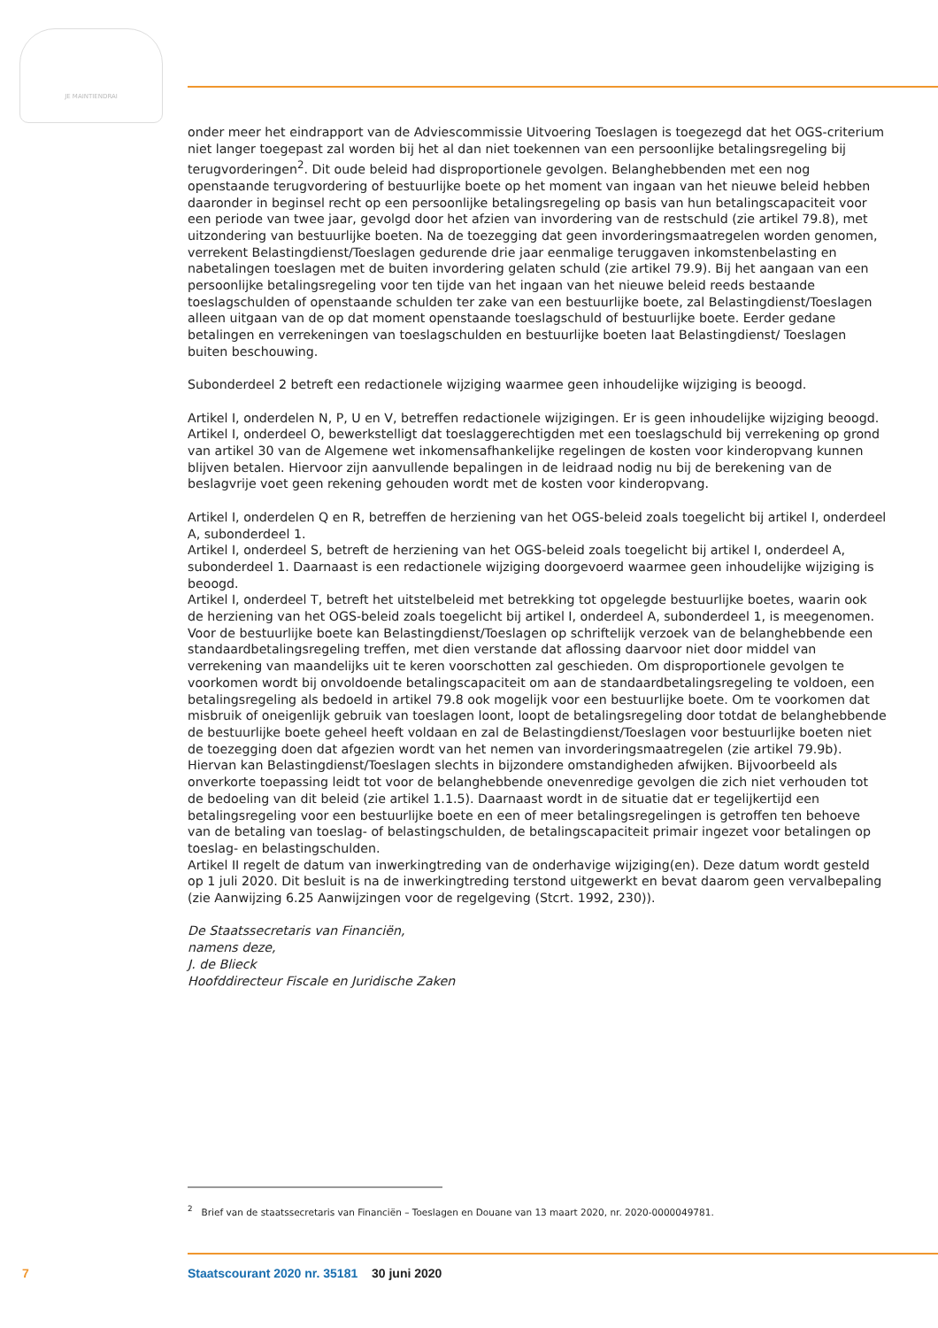JE MAINTIENDRAI
onder meer het eindrapport van de Adviescommissie Uitvoering Toeslagen is toegezegd dat het OGS-criterium niet langer toegepast zal worden bij het al dan niet toekennen van een persoonlijke betalingsregeling bij terugvorderingen<sup>2</sup>. Dit oude beleid had disproportionele gevolgen. Belanghebbenden met een nog openstaande terugvordering of bestuurlijke boete op het moment van ingaan van het nieuwe beleid hebben daaronder in beginsel recht op een persoonlijke betalingsregeling op basis van hun betalingscapaciteit voor een periode van twee jaar, gevolgd door het afzien van invordering van de restschuld (zie artikel 79.8), met uitzondering van bestuurlijke boeten. Na de toezegging dat geen invorderingsmaatregelen worden genomen, verrekent Belastingdienst/Toeslagen gedurende drie jaar eenmalige teruggaven inkomstenbelasting en nabetalingen toeslagen met de buiten invordering gelaten schuld (zie artikel 79.9). Bij het aangaan van een persoonlijke betalingsregeling voor ten tijde van het ingaan van het nieuwe beleid reeds bestaande toeslagschulden of openstaande schulden ter zake van een bestuurlijke boete, zal Belastingdienst/Toeslagen alleen uitgaan van de op dat moment openstaande toeslagschuld of bestuurlijke boete. Eerder gedane betalingen en verrekeningen van toeslagschulden en bestuurlijke boeten laat Belastingdienst/ Toeslagen buiten beschouwing.
Subonderdeel 2 betreft een redactionele wijziging waarmee geen inhoudelijke wijziging is beoogd.
Artikel I, onderdelen N, P, U en V, betreffen redactionele wijzigingen. Er is geen inhoudelijke wijziging beoogd.
Artikel I, onderdeel O, bewerkstelligt dat toeslaggerechtigden met een toeslagschuld bij verrekening op grond van artikel 30 van de Algemene wet inkomensafhankelijke regelingen de kosten voor kinderopvang kunnen blijven betalen. Hiervoor zijn aanvullende bepalingen in de leidraad nodig nu bij de berekening van de beslagvrije voet geen rekening gehouden wordt met de kosten voor kinderopvang.
Artikel I, onderdelen Q en R, betreffen de herziening van het OGS-beleid zoals toegelicht bij artikel I, onderdeel A, subonderdeel 1.
Artikel I, onderdeel S, betreft de herziening van het OGS-beleid zoals toegelicht bij artikel I, onderdeel A, subonderdeel 1. Daarnaast is een redactionele wijziging doorgevoerd waarmee geen inhoudelijke wijziging is beoogd.
Artikel I, onderdeel T, betreft het uitstelbeleid met betrekking tot opgelegde bestuurlijke boetes, waarin ook de herziening van het OGS-beleid zoals toegelicht bij artikel I, onderdeel A, subonderdeel 1, is meegenomen. Voor de bestuurlijke boete kan Belastingdienst/Toeslagen op schriftelijk verzoek van de belanghebbende een standaardbetalingsregeling treffen, met dien verstande dat aflossing daarvoor niet door middel van verrekening van maandelijks uit te keren voorschotten zal geschieden. Om disproportionele gevolgen te voorkomen wordt bij onvoldoende betalingscapaciteit om aan de standaardbetalingsregeling te voldoen, een betalingsregeling als bedoeld in artikel 79.8 ook mogelijk voor een bestuurlijke boete. Om te voorkomen dat misbruik of oneigenlijk gebruik van toeslagen loont, loopt de betalingsregeling door totdat de belanghebbende de bestuurlijke boete geheel heeft voldaan en zal de Belastingdienst/Toeslagen voor bestuurlijke boeten niet de toezegging doen dat afgezien wordt van het nemen van invorderingsmaatregelen (zie artikel 79.9b). Hiervan kan Belastingdienst/Toeslagen slechts in bijzondere omstandigheden afwijken. Bijvoorbeeld als onverkorte toepassing leidt tot voor de belanghebbende onevenredige gevolgen die zich niet verhouden tot de bedoeling van dit beleid (zie artikel 1.1.5). Daarnaast wordt in de situatie dat er tegelijkertijd een betalingsregeling voor een bestuurlijke boete en een of meer betalingsregelingen is getroffen ten behoeve van de betaling van toeslag- of belastingschulden, de betalingscapaciteit primair ingezet voor betalingen op toeslag- en belastingschulden.
Artikel II regelt de datum van inwerkingtreding van de onderhavige wijziging(en). Deze datum wordt gesteld op 1 juli 2020. Dit besluit is na de inwerkingtreding terstond uitgewerkt en bevat daarom geen vervalbepaling (zie Aanwijzing 6.25 Aanwijzingen voor de regelgeving (Stcrt. 1992, 230)).
De Staatssecretaris van Financiën,
namens deze,
J. de Blieck
Hoofddirecteur Fiscale en Juridische Zaken
<sup>2</sup> Brief van de staatssecretaris van Financiën – Toeslagen en Douane van 13 maart 2020, nr. 2020-0000049781.
7 Staatscourant 2020 nr. 35181 30 juni 2020